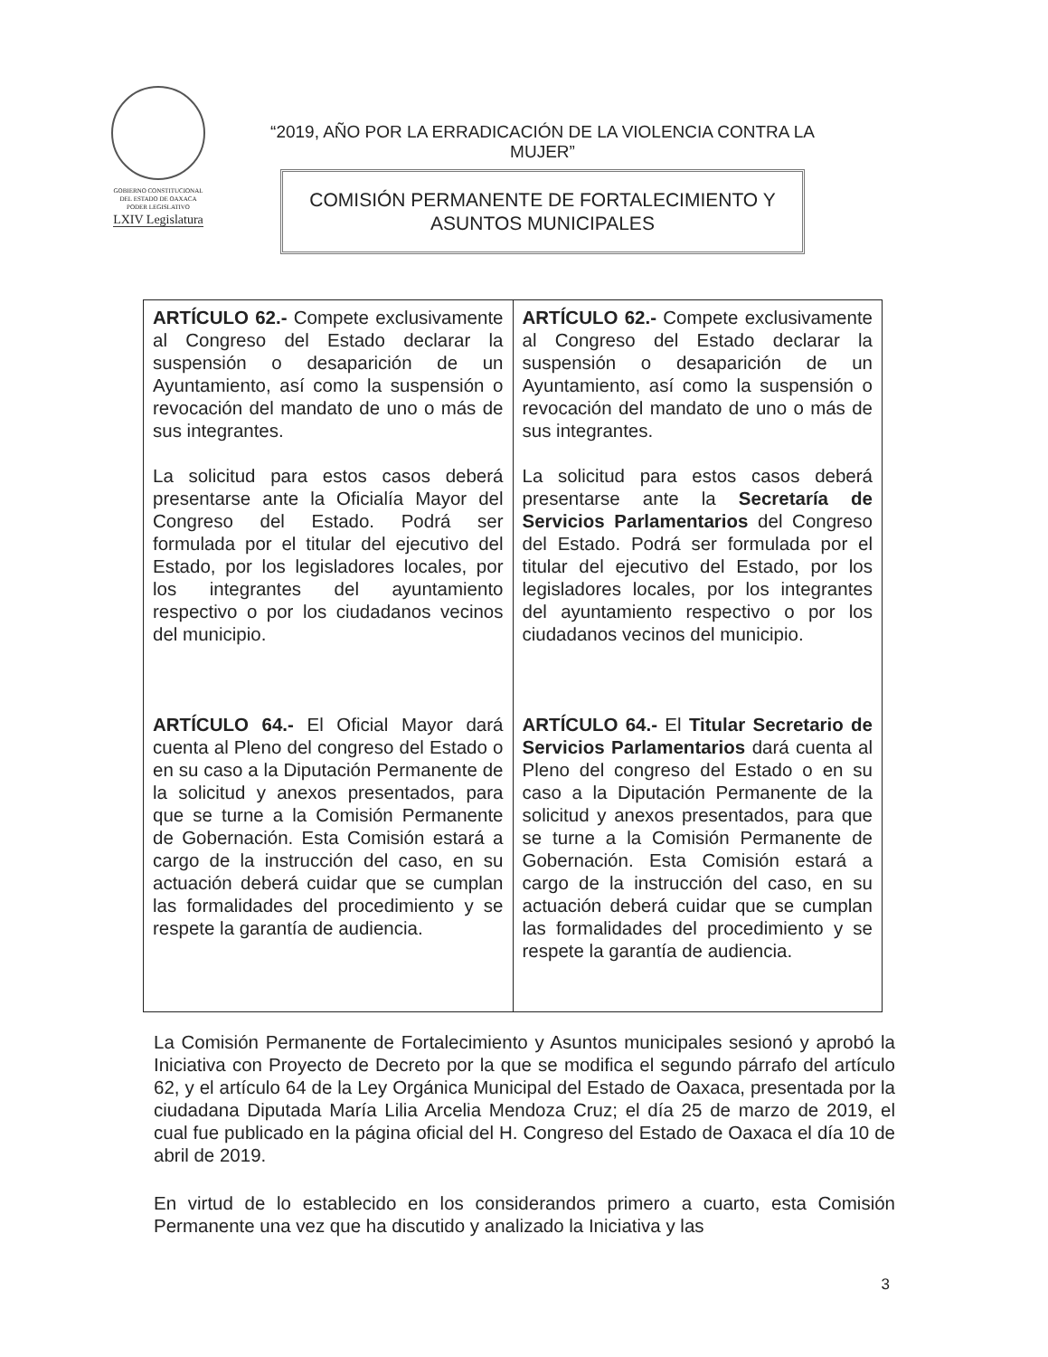GOBIERNO CONSTITUCIONAL
DEL ESTADO DE OAXACA
PODER LEGISLATIVO
LXIV Legislatura
“2019, AÑO POR LA ERRADICACIÓN DE LA VIOLENCIA CONTRA LA MUJER”
COMISIÓN PERMANENTE DE FORTALECIMIENTO Y
ASUNTOS MUNICIPALES
| ARTÍCULO 62.- Compete exclusivamente al Congreso del Estado declarar la suspensión o desaparición de un Ayuntamiento, así como la suspensión o revocación del mandato de uno o más de sus integrantes. La solicitud para estos casos deberá presentarse ante la Oficialía Mayor del Congreso del Estado. Podrá ser formulada por el titular del ejecutivo del Estado, por los legisladores locales, por los integrantes del ayuntamiento respectivo o por los ciudadanos vecinos del municipio. ARTÍCULO 64.- El Oficial Mayor dará cuenta al Pleno del congreso del Estado o en su caso a la Diputación Permanente de la solicitud y anexos presentados, para que se turne a la Comisión Permanente de Gobernación. Esta Comisión estará a cargo de la instrucción del caso, en su actuación deberá cuidar que se cumplan las formalidades del procedimiento y se respete la garantía de audiencia. | ARTÍCULO 62.- Compete exclusivamente al Congreso del Estado declarar la suspensión o desaparición de un Ayuntamiento, así como la suspensión o revocación del mandato de uno o más de sus integrantes. La solicitud para estos casos deberá presentarse ante la Secretaría de Servicios Parlamentarios del Congreso del Estado. Podrá ser formulada por el titular del ejecutivo del Estado, por los legisladores locales, por los integrantes del ayuntamiento respectivo o por los ciudadanos vecinos del municipio. ARTÍCULO 64.- El Titular Secretario de Servicios Parlamentarios dará cuenta al Pleno del congreso del Estado o en su caso a la Diputación Permanente de la solicitud y anexos presentados, para que se turne a la Comisión Permanente de Gobernación. Esta Comisión estará a cargo de la instrucción del caso, en su actuación deberá cuidar que se cumplan las formalidades del procedimiento y se respete la garantía de audiencia. |
La Comisión Permanente de Fortalecimiento y Asuntos municipales sesionó y aprobó la Iniciativa con Proyecto de Decreto por la que se modifica el segundo párrafo del artículo 62, y el artículo 64 de la Ley Orgánica Municipal del Estado de Oaxaca, presentada por la ciudadana Diputada María Lilia Arcelia Mendoza Cruz; el día 25 de marzo de 2019, el cual fue publicado en la página oficial del H. Congreso del Estado de Oaxaca el día 10 de abril de 2019.
En virtud de lo establecido en los considerandos primero a cuarto, esta Comisión Permanente una vez que ha discutido y analizado la Iniciativa y las
3